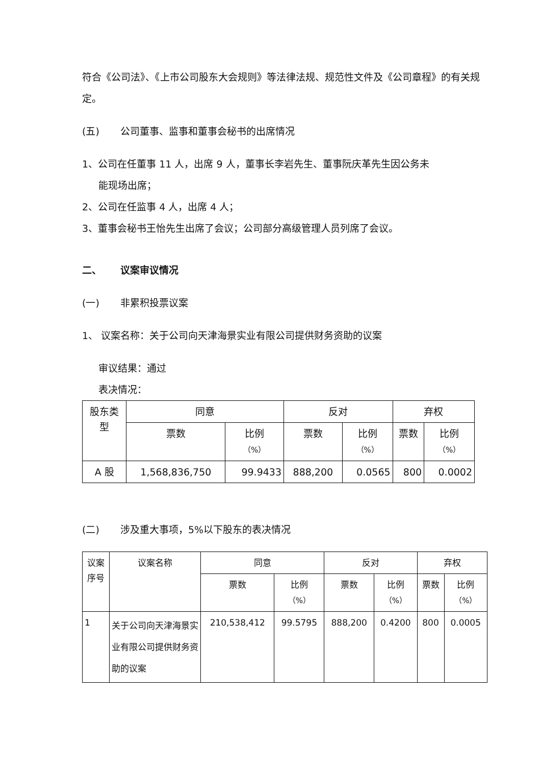符合《公司法》、《上市公司股东大会规则》等法律法规、规范性文件及《公司章程》的有关规定。
(五) 公司董事、监事和董事会秘书的出席情况
1、公司在任董事 11 人，出席 9 人，董事长李岩先生、董事阮庆革先生因公务未
能现场出席；
2、公司在任监事 4 人，出席 4 人；
3、董事会秘书王怡先生出席了会议；公司部分高级管理人员列席了会议。
二、 议案审议情况
(一) 非累积投票议案
1、 议案名称：关于公司向天津海景实业有限公司提供财务资助的议案
审议结果：通过
表决情况：
| 股东类 型 | 同意 | | 反对 | | 弃权 | |
| --- | --- | --- | --- | --- | --- | --- |
| | 票数 | 比例 （%） | 票数 | 比例 （%） | 票数 | 比例 （%） |
| A 股 | 1,568,836,750 | 99.9433 | 888,200 | 0.0565 | 800 | 0.0002 |
(二) 涉及重大事项，5%以下股东的表决情况
| 议案 序号 | 议案名称 | 同意 | | 反对 | | 弃权 | |
| --- | --- | --- | --- | --- | --- | --- | --- |
| | | 票数 | 比例 （%） | 票数 | 比例 （%） | 票数 | 比例 （%） |
| 1 | 关于公司向天津海景实业有限公司提供财务资助的议案 | 210,538,412 | 99.5795 | 888,200 | 0.4200 | 800 | 0.0005 |